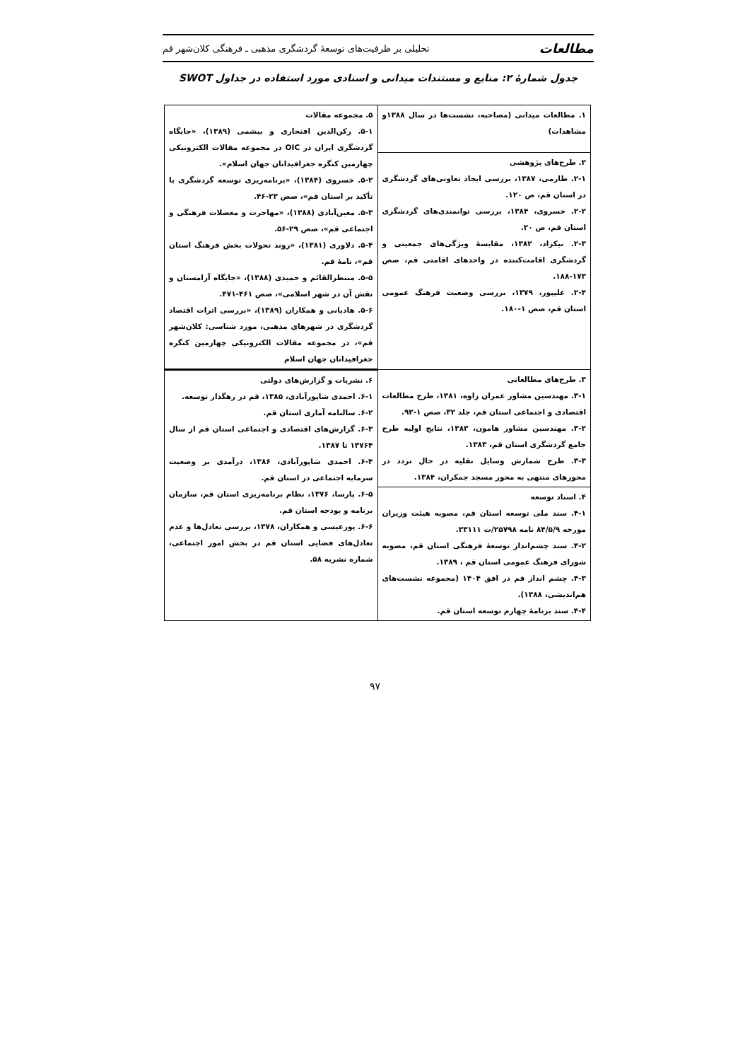مطالعات تحلیلی بر ظرفیت‌های توسعهٔ گردشگری مذهبی ـ فرهنگی کلان‌شهر قم
جدول شمارهٔ ۲: منابع و مستندات میدانی و اسنادی مورد استفاده در جداول SWOT
| ۱. مطالعات میدانی (مصاحبه، نشست‌ها در سال ۱۳۸۸و مشاهدات) | ۵. مجموعه مقالات ۵-۱. رکن‌الدین افتخاری و بیشمی (۱۳۸۹)، «جایگاه گردشگری ایران در OIC در مجموعه مقالات الکترونیکی چهارمین کنگره جغرافیدانان جهان اسلام». ۵-۲. خسروی (۱۳۸۴)، «برنامه‌ریزی توسعه گردشگری با تأکید بر استان قم»، صص ۲۳-۴۶. ۵-۳. معین‌آبادی (۱۳۸۸)، «مهاجرت و معضلات فرهنگی و اجتماعی قم»، صص ۲۹-۵۶. ۵-۴. دلاوری (۱۳۸۱)، «روند تحولات بخش فرهنگ استان قم»، نامهٔ قم. ۵-۵. منتظرالقائم و حمیدی (۱۳۸۸)، «جایگاه آرامستان و نقش آن در شهر اسلامی»، صص ۴۶۱-۴۷۱. ۵-۶. هادیانی و همکاران (۱۳۸۹)، «بررسی اثرات اقتصاد گردشگری در شهرهای مذهبی، مورد شناسی: کلان‌شهر قم»، در مجموعه مقالات الکترونیکی چهارمین کنگره جغرافیدانان جهان اسلام |
| ۲. طرح‌های پژوهشی ۲-۱. طارمی، ۱۳۸۷، بررسی ایجاد تعاونی‌های گردشگری در استان قم، ص ۱۲۰. ۲-۲. خسروی، ۱۳۸۴، بررسی توانمندی‌های گردشگری استان قم، ص ۲۰. ۲-۳. نیکزاد، ۱۳۸۲، مقایسهٔ ویژگی‌های جمعیتی و گردشگری اقامت‌کننده در واحدهای اقامتی قم، صص ۱۷۳-۱۸۸. ۲-۴. علیپور، ۱۳۷۹، بررسی وضعیت فرهنگ عمومی استان قم، صص ۱-۱۸۰. | |
| ۳. طرح‌های مطالعاتی ۳-۱. مهندسین مشاور عمران زاوه، ۱۳۸۱، طرح مطالعات اقتصادی و اجتماعی استان قم، جلد ۳۲، صص ۱-۹۲. ۳-۲. مهندسین مشاور هامون، ۱۳۸۳، نتایج اولیه طرح جامع گردشگری استان قم، ۱۳۸۳. ۳-۳. طرح شمارش وسایل نقلیه در حال تردد در محورهای منتهی به محور مسجد جمکران، ۱۳۸۴. | ۶. نشریات و گزارش‌های دولتی ۶-۱. احمدی شاپورآبادی، ۱۳۸۵، قم در رهگذار توسعه. ۶-۲. سالنامه آماری استان قم. ۶-۳. گزارش‌های اقتصادی و اجتماعی استان قم از سال ۱۳۷۶۴ تا ۱۳۸۷. ۶-۴. احمدی شاپورآبادی، ۱۳۸۶، درآمدی بر وضعیت سرمایه اجتماعی در استان قم. ۶-۵. پارسا، ۱۳۷۶، نظام برنامه‌ریزی استان قم، سازمان برنامه و بودجه استان قم. ۶-۶. پورعیسی و همکاران، ۱۳۷۸، بررسی تعادل‌ها و عدم تعادل‌های فضایی استان قم در بخش امور اجتماعی، شماره نشریه ۵۸. |
| ۴. اسناد توسعه ۴-۱. سند ملی توسعه استان قم، مصوبه هیئت وزیران مورخه ۸۴/۵/۹ نامه ۲۵۷۹۸/ت ۳۳۱۱۱. ۴-۲. سند چشم‌انداز توسعهٔ فرهنگی استان قم، مصوبه شورای فرهنگ عمومی استان قم ، ۱۳۸۹. ۴-۳. چشم انداز قم در افق ۱۴۰۴ (مجموعه نشست‌های هم‌اندیشی، ۱۳۸۸). ۴-۴. سند برنامهٔ چهارم توسعه استان قم. | |
۹۷